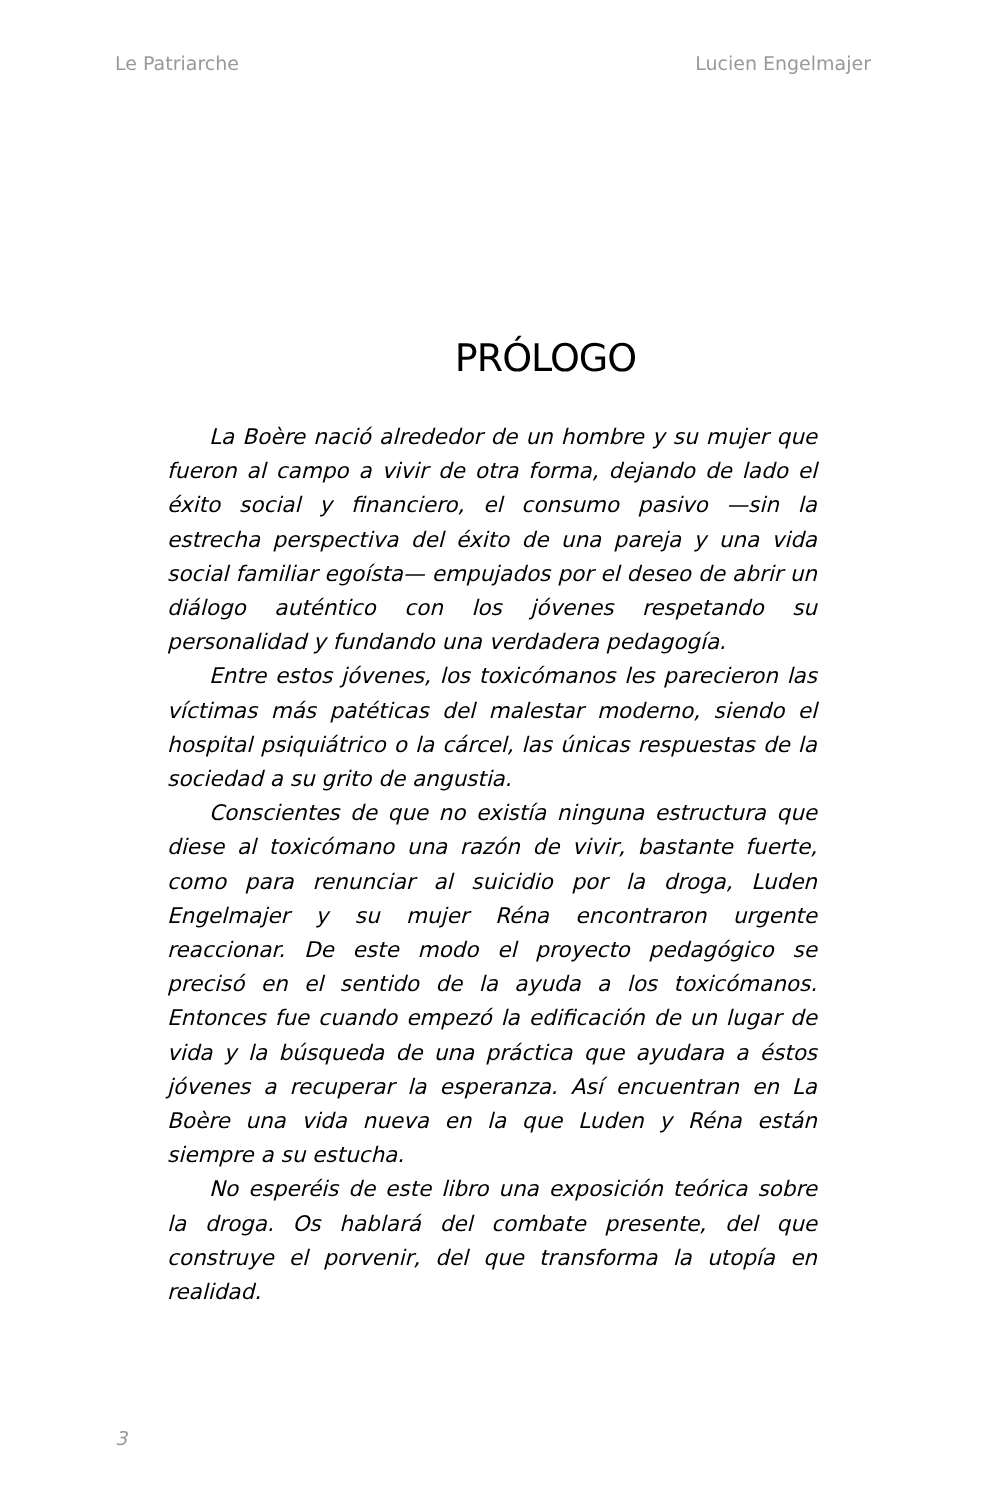Le Patriarche Lucien Engelmajer
PRÓLOGO
La Boère nació alrededor de un hombre y su mujer que fueron al campo a vivir de otra forma, dejando de lado el éxito social y financiero, el consumo pasivo —sin la estrecha perspectiva del éxito de una pareja y una vida social familiar egoísta— empujados por el deseo de abrir un diálogo auténtico con los jóvenes respetando su personalidad y fundando una verdadera pedagogía.
Entre estos jóvenes, los toxicómanos les parecieron las víctimas más patéticas del malestar moderno, siendo el hospital psiquiátrico o la cárcel, las únicas respuestas de la sociedad a su grito de angustia.
Conscientes de que no existía ninguna estructura que diese al toxicómano una razón de vivir, bastante fuerte, como para renunciar al suicidio por la droga, Luden Engelmajer y su mujer Réna encontraron urgente reaccionar. De este modo el proyecto pedagógico se precisó en el sentido de la ayuda a los toxicómanos. Entonces fue cuando empezó la edificación de un lugar de vida y la búsqueda de una práctica que ayudara a éstos jóvenes a recuperar la esperanza. Así encuentran en La Boère una vida nueva en la que Luden y Réna están siempre a su estucha.
No esperéis de este libro una exposición teórica sobre la droga. Os hablará del combate presente, del que construye el porvenir, del que transforma la utopía en realidad.
3